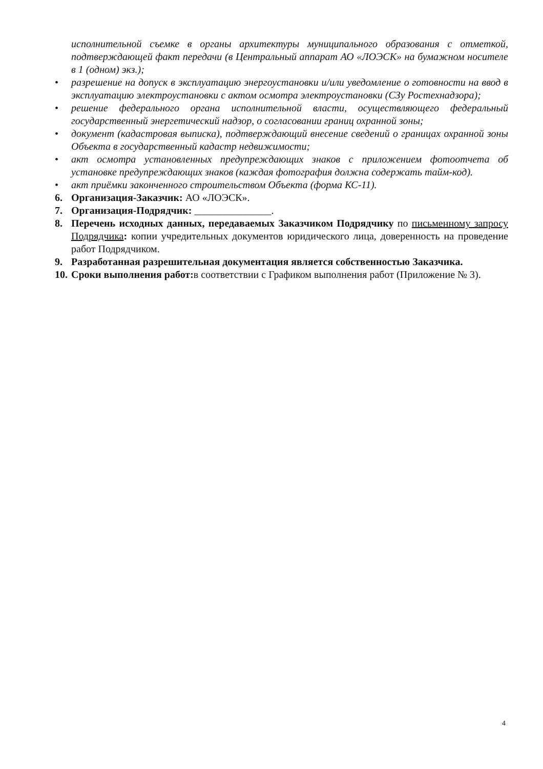исполнительной съемке в органы архитектуры муниципального образования с отметкой, подтверждающей факт передачи (в Центральный аппарат АО «ЛОЭСК» на бумажном носителе в 1 (одном) экз.);
• разрешение на допуск в эксплуатацию энергоустановки и/или уведомление о готовности на ввод в эксплуатацию электроустановки с актом осмотра электроустановки (СЗу Ростехнадзора);
• решение федерального органа исполнительной власти, осуществляющего федеральный государственный энергетический надзор, о согласовании границ охранной зоны;
• документ (кадастровая выписка), подтверждающий внесение сведений о границах охранной зоны Объекта в государственный кадастр недвижимости;
• акт осмотра установленных предупреждающих знаков с приложением фотоотчета об установке предупреждающих знаков (каждая фотография должна содержать тайм-код).
• акт приёмки законченного строительством Объекта (форма КС-11).
6. Организация-Заказчик: АО «ЛОЭСК».
7. Организация-Подрядчик: _______________.
8. Перечень исходных данных, передаваемых Заказчиком Подрядчику по письменному запросу Подрядчика: копии учредительных документов юридического лица, доверенность на проведение работ Подрядчиком.
9. Разработанная разрешительная документация является собственностью Заказчика.
10.
Сроки выполнения работ: в соответствии с Графиком выполнения работ (Приложение № 3).
4